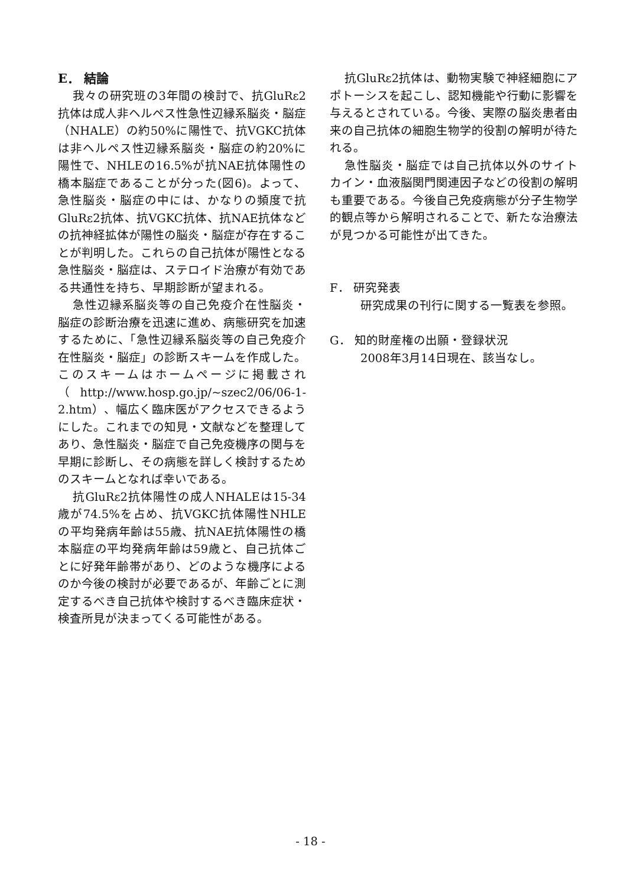E． 結論
我々の研究班の3年間の検討で、抗GluRε2抗体は成人非ヘルペス性急性辺縁系脳炎・脳症（NHALE）の約50%に陽性で、抗VGKC抗体は非ヘルペス性辺縁系脳炎・脳症の約20%に陽性で、NHLEの16.5%が抗NAE抗体陽性の橋本脳症であることが分った(図6)。よって、急性脳炎・脳症の中には、かなりの頻度で抗GluRε2抗体、抗VGKC抗体、抗NAE抗体などの抗神経拡体が陽性の脳炎・脳症が存在することが判明した。これらの自己抗体が陽性となる急性脳炎・脳症は、ステロイド治療が有効である共通性を持ち、早期診断が望まれる。
急性辺縁系脳炎等の自己免疫介在性脳炎・脳症の診断治療を迅速に進め、病態研究を加速するために、「急性辺縁系脳炎等の自己免疫介在性脳炎・脳症」の診断スキームを作成した。このスキームはホームページに掲載され（http://www.hosp.go.jp/~szec2/06/06-1-2.htm）、幅広く臨床医がアクセスできるようにした。これまでの知見・文献などを整理してあり、急性脳炎・脳症で自己免疫機序の関与を早期に診断し、その病態を詳しく検討するためのスキームとなれば幸いである。
抗GluRε2抗体陽性の成人NHALEは15-34歳が74.5%を占め、抗VGKC抗体陽性NHLEの平均発病年齢は55歳、抗NAE抗体陽性の橋本脳症の平均発病年齢は59歳と、自己抗体ごとに好発年齢帯があり、どのような機序によるのか今後の検討が必要であるが、年齢ごとに測定するべき自己抗体や検討するべき臨床症状・検査所見が決まってくる可能性がある。
抗GluRε2抗体は、動物実験で神経細胞にアポトーシスを起こし、認知機能や行動に影響を与えるとされている。今後、実際の脳炎患者由来の自己抗体の細胞生物学的役割の解明が待たれる。
急性脳炎・脳症では自己抗体以外のサイトカイン・血液脳関門関連因子などの役割の解明も重要である。今後自己免疫病態が分子生物学的観点等から解明されることで、新たな治療法が見つかる可能性が出てきた。
F． 研究発表
研究成果の刊行に関する一覧表を参照。
G． 知的財産権の出願・登録状況
2008年3月14日現在、該当なし。
- 18 -